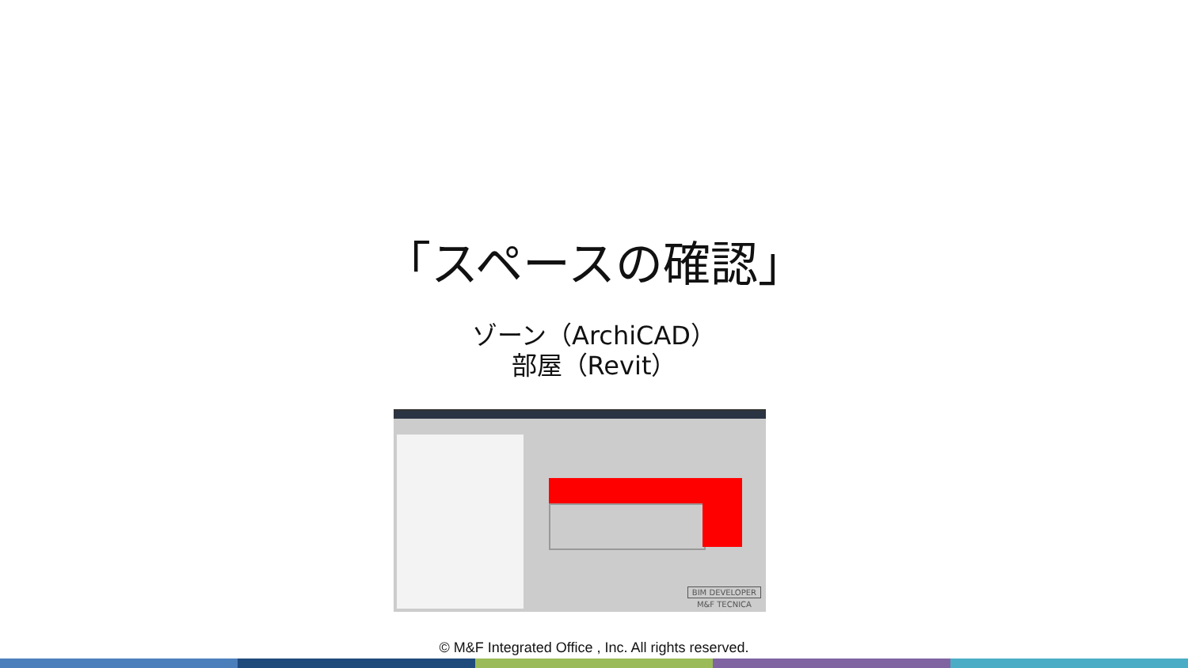「スペースの確認」
ゾーン（ArchiCAD）
部屋（Revit）
BIM DEVELOPER
M&F TECNICA
© M&F Integrated Office , Inc. All rights reserved.